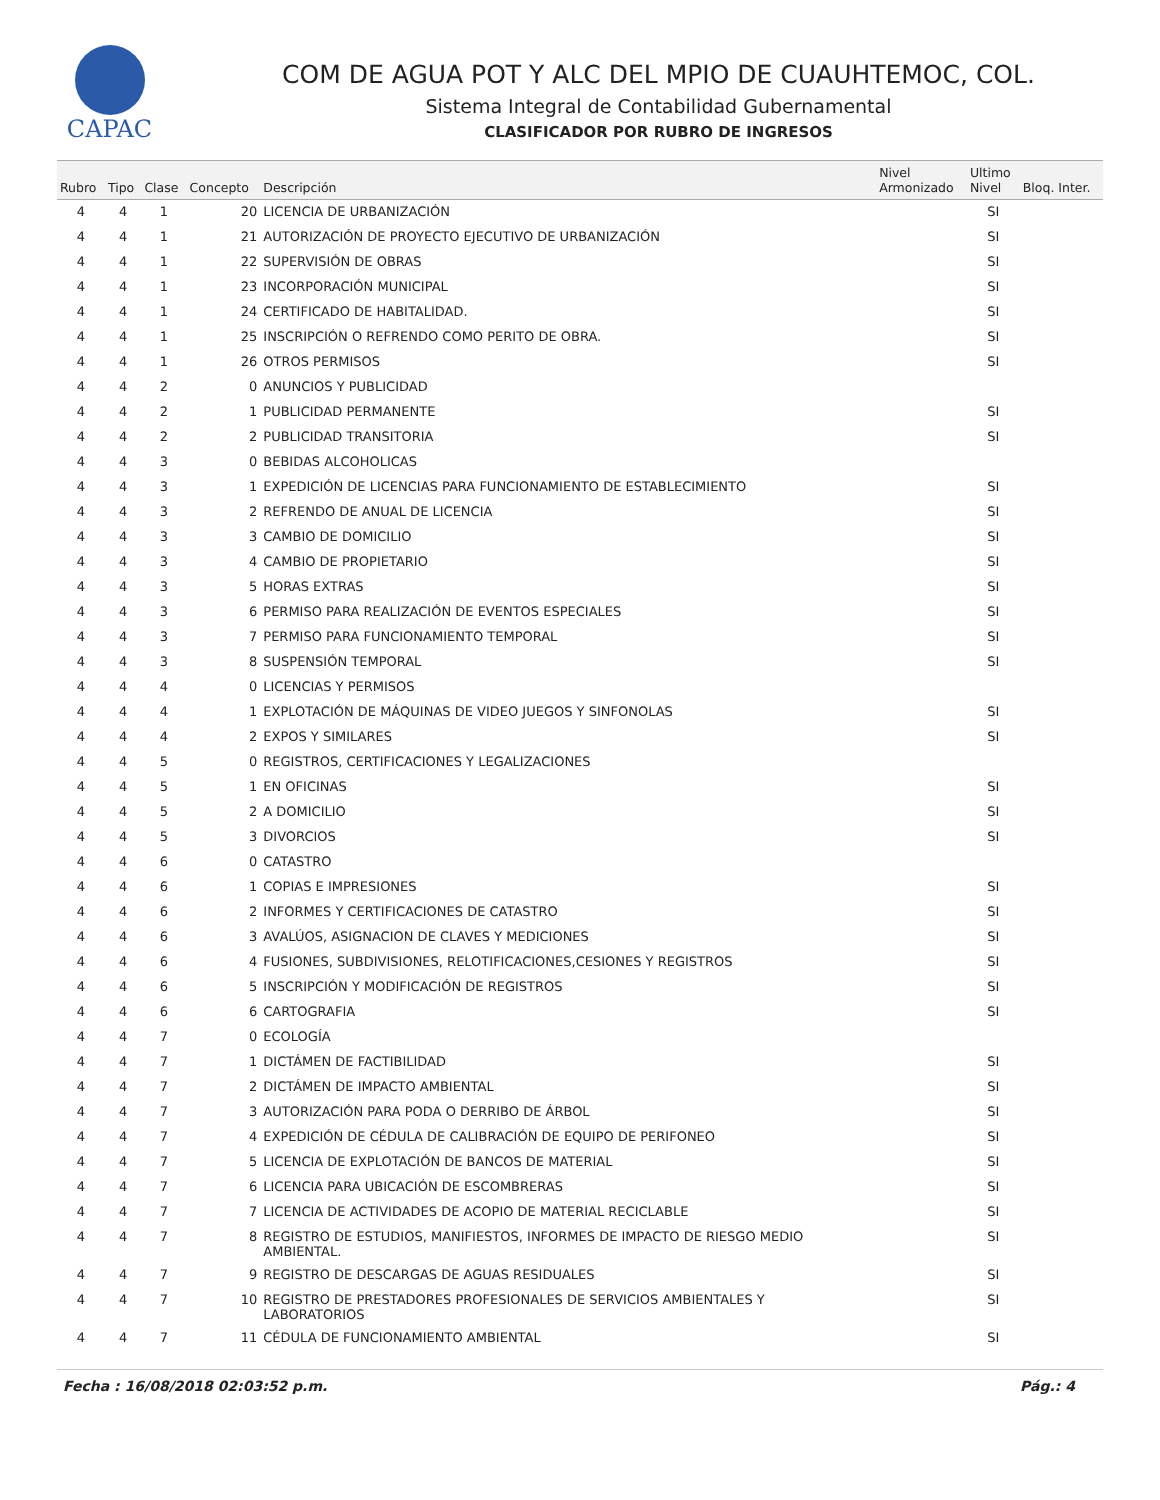CAPAC
COM DE AGUA POT Y ALC DEL MPIO DE CUAUHTEMOC, COL.
Sistema Integral de Contabilidad Gubernamental
CLASIFICADOR POR RUBRO DE INGRESOS
| Rubro | Tipo | Clase | Concepto | Descripción | Nivel Armonizado | Ultimo Nivel | Bloq. Inter. |
| --- | --- | --- | --- | --- | --- | --- | --- |
| 4 | 4 | 1 | 20 | LICENCIA DE URBANIZACIÓN | | SI | |
| 4 | 4 | 1 | 21 | AUTORIZACIÓN DE PROYECTO EJECUTIVO DE URBANIZACIÓN | | SI | |
| 4 | 4 | 1 | 22 | SUPERVISIÓN DE OBRAS | | SI | |
| 4 | 4 | 1 | 23 | INCORPORACIÓN MUNICIPAL | | SI | |
| 4 | 4 | 1 | 24 | CERTIFICADO DE HABITALIDAD. | | SI | |
| 4 | 4 | 1 | 25 | INSCRIPCIÓN O REFRENDO COMO PERITO DE OBRA. | | SI | |
| 4 | 4 | 1 | 26 | OTROS PERMISOS | | SI | |
| 4 | 4 | 2 | 0 | ANUNCIOS Y PUBLICIDAD | | | |
| 4 | 4 | 2 | 1 | PUBLICIDAD PERMANENTE | | SI | |
| 4 | 4 | 2 | 2 | PUBLICIDAD TRANSITORIA | | SI | |
| 4 | 4 | 3 | 0 | BEBIDAS ALCOHOLICAS | | | |
| 4 | 4 | 3 | 1 | EXPEDICIÓN DE LICENCIAS PARA FUNCIONAMIENTO DE ESTABLECIMIENTO | | SI | |
| 4 | 4 | 3 | 2 | REFRENDO DE ANUAL DE LICENCIA | | SI | |
| 4 | 4 | 3 | 3 | CAMBIO DE DOMICILIO | | SI | |
| 4 | 4 | 3 | 4 | CAMBIO DE PROPIETARIO | | SI | |
| 4 | 4 | 3 | 5 | HORAS EXTRAS | | SI | |
| 4 | 4 | 3 | 6 | PERMISO PARA REALIZACIÓN DE EVENTOS ESPECIALES | | SI | |
| 4 | 4 | 3 | 7 | PERMISO PARA FUNCIONAMIENTO TEMPORAL | | SI | |
| 4 | 4 | 3 | 8 | SUSPENSIÓN TEMPORAL | | SI | |
| 4 | 4 | 4 | 0 | LICENCIAS Y PERMISOS | | | |
| 4 | 4 | 4 | 1 | EXPLOTACIÓN DE MÁQUINAS DE VIDEO JUEGOS Y SINFONOLAS | | SI | |
| 4 | 4 | 4 | 2 | EXPOS Y SIMILARES | | SI | |
| 4 | 4 | 5 | 0 | REGISTROS, CERTIFICACIONES Y LEGALIZACIONES | | | |
| 4 | 4 | 5 | 1 | EN OFICINAS | | SI | |
| 4 | 4 | 5 | 2 | A DOMICILIO | | SI | |
| 4 | 4 | 5 | 3 | DIVORCIOS | | SI | |
| 4 | 4 | 6 | 0 | CATASTRO | | | |
| 4 | 4 | 6 | 1 | COPIAS E IMPRESIONES | | SI | |
| 4 | 4 | 6 | 2 | INFORMES Y CERTIFICACIONES DE CATASTRO | | SI | |
| 4 | 4 | 6 | 3 | AVALÚOS, ASIGNACION DE CLAVES Y MEDICIONES | | SI | |
| 4 | 4 | 6 | 4 | FUSIONES, SUBDIVISIONES, RELOTIFICACIONES,CESIONES Y REGISTROS | | SI | |
| 4 | 4 | 6 | 5 | INSCRIPCIÓN Y MODIFICACIÓN DE REGISTROS | | SI | |
| 4 | 4 | 6 | 6 | CARTOGRAFIA | | SI | |
| 4 | 4 | 7 | 0 | ECOLOGÍA | | | |
| 4 | 4 | 7 | 1 | DICTÁMEN DE FACTIBILIDAD | | SI | |
| 4 | 4 | 7 | 2 | DICTÁMEN DE IMPACTO AMBIENTAL | | SI | |
| 4 | 4 | 7 | 3 | AUTORIZACIÓN PARA PODA O DERRIBO DE ÁRBOL | | SI | |
| 4 | 4 | 7 | 4 | EXPEDICIÓN DE CÉDULA DE CALIBRACIÓN DE EQUIPO DE PERIFONEO | | SI | |
| 4 | 4 | 7 | 5 | LICENCIA DE EXPLOTACIÓN DE BANCOS DE MATERIAL | | SI | |
| 4 | 4 | 7 | 6 | LICENCIA PARA UBICACIÓN DE ESCOMBRERAS | | SI | |
| 4 | 4 | 7 | 7 | LICENCIA DE ACTIVIDADES DE ACOPIO DE MATERIAL RECICLABLE | | SI | |
| 4 | 4 | 7 | 8 | REGISTRO DE ESTUDIOS, MANIFIESTOS, INFORMES DE IMPACTO DE RIESGO MEDIO AMBIENTAL. | | SI | |
| 4 | 4 | 7 | 9 | REGISTRO DE DESCARGAS DE AGUAS RESIDUALES | | SI | |
| 4 | 4 | 7 | 10 | REGISTRO DE PRESTADORES PROFESIONALES DE SERVICIOS AMBIENTALES Y LABORATORIOS | | SI | |
| 4 | 4 | 7 | 11 | CÉDULA DE FUNCIONAMIENTO AMBIENTAL | | SI | |
Fecha : 16/08/2018 02:03:52 p.m. Pág.: 4